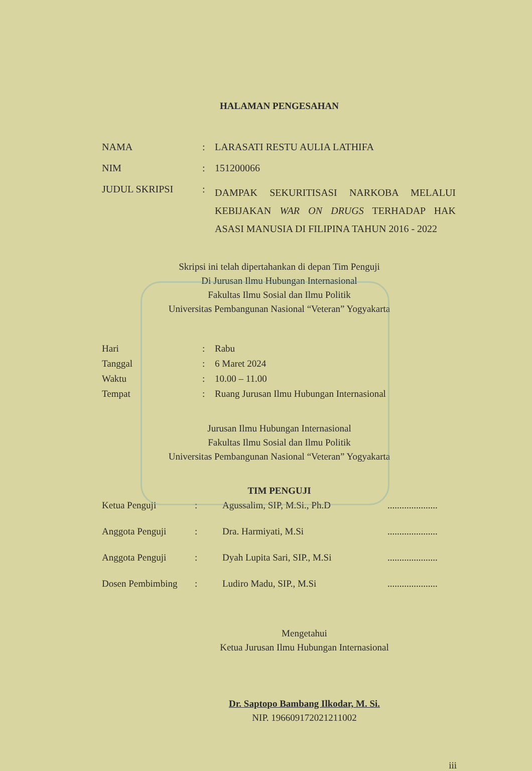HALAMAN PENGESAHAN
| NAMA | : | LARASATI RESTU AULIA LATHIFA |
| NIM | : | 151200066 |
| JUDUL SKRIPSI | : | DAMPAK SEKURITISASI NARKOBA MELALUI KEBIJAKAN WAR ON DRUGS TERHADAP HAK ASASI MANUSIA DI FILIPINA TAHUN 2016 - 2022 |
Skripsi ini telah dipertahankan di depan Tim Penguji
Di Jurusan Ilmu Hubungan Internasional
Fakultas Ilmu Sosial dan Ilmu Politik
Universitas Pembangunan Nasional “Veteran” Yogyakarta
| Hari | : | Rabu |
| Tanggal | : | 6 Maret 2024 |
| Waktu | : | 10.00 – 11.00 |
| Tempat | : | Ruang Jurusan Ilmu Hubungan Internasional |
Jurusan Ilmu Hubungan Internasional
Fakultas Ilmu Sosial dan Ilmu Politik
Universitas Pembangunan Nasional “Veteran” Yogyakarta
TIM PENGUJI
| Ketua Penguji | : | Agussalim, SIP, M.Si., Ph.D | ..................... |
| Anggota Penguji | : | Dra. Harmiyati, M.Si | ..................... |
| Anggota Penguji | : | Dyah Lupita Sari, SIP., M.Si | ..................... |
| Dosen Pembimbing | : | Ludiro Madu, SIP., M.Si | ..................... |
Mengetahui
Ketua Jurusan Ilmu Hubungan Internasional
Dr. Saptopo Bambang Ilkodar, M. Si.
NIP. 196609172021211002
iii